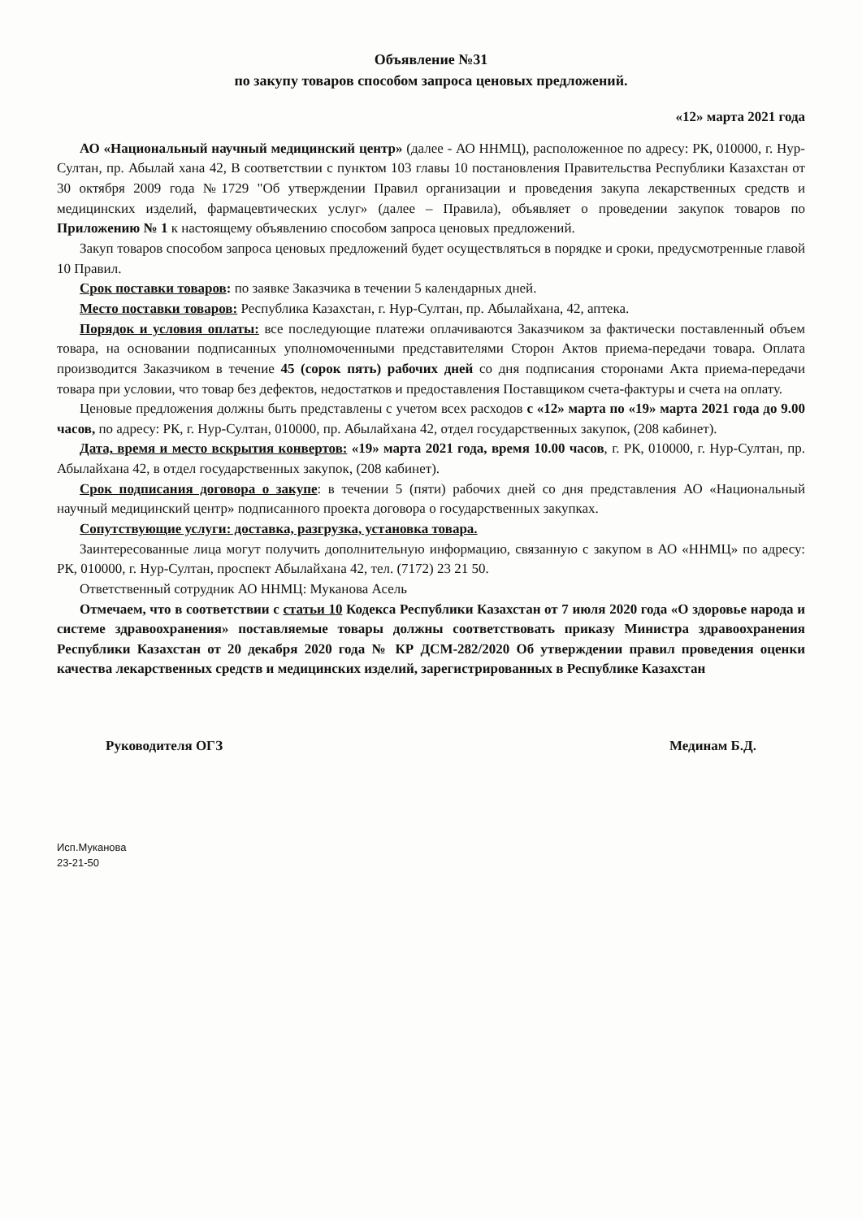Объявление №31
по закупу товаров способом запроса ценовых предложений.
«12» марта 2021 года
АО «Национальный научный медицинский центр» (далее - АО ННМЦ), расположенное по адресу: РК, 010000, г. Нур-Султан, пр. Абылай хана 42, В соответствии с пунктом 103 главы 10 постановления Правительства Республики Казахстан от 30 октября 2009 года №1729 "Об утверждении Правил организации и проведения закупа лекарственных средств и медицинских изделий, фармацевтических услуг» (далее – Правила), объявляет о проведении закупок товаров по Приложению № 1 к настоящему объявлению способом запроса ценовых предложений.
Закуп товаров способом запроса ценовых предложений будет осуществляться в порядке и сроки, предусмотренные главой 10 Правил.
Срок поставки товаров: по заявке Заказчика в течении 5 календарных дней.
Место поставки товаров: Республика Казахстан, г. Нур-Султан, пр. Абылайхана, 42, аптека.
Порядок и условия оплаты: все последующие платежи оплачиваются Заказчиком за фактически поставленный объем товара, на основании подписанных уполномоченными представителями Сторон Актов приема-передачи товара. Оплата производится Заказчиком в течение 45 (сорок пять) рабочих дней со дня подписания сторонами Акта приема-передачи товара при условии, что товар без дефектов, недостатков и предоставления Поставщиком счета-фактуры и счета на оплату.
Ценовые предложения должны быть представлены с учетом всех расходов с «12» марта по «19» марта 2021 года до 9.00 часов, по адресу: РК, г. Нур-Султан, 010000, пр. Абылайхана 42, отдел государственных закупок, (208 кабинет).
Дата, время и место вскрытия конвертов: «19» марта 2021 года, время 10.00 часов, г. РК, 010000, г. Нур-Султан, пр. Абылайхана 42, в отдел государственных закупок, (208 кабинет).
Срок подписания договора о закупе: в течении 5 (пяти) рабочих дней со дня представления АО «Национальный научный медицинский центр» подписанного проекта договора о государственных закупках.
Сопутствующие услуги: доставка, разгрузка, установка товара.
Заинтересованные лица могут получить дополнительную информацию, связанную с закупом в АО «ННМЦ» по адресу: РК, 010000, г. Нур-Султан, проспект Абылайхана 42, тел. (7172) 23 21 50.
Ответственный сотрудник АО ННМЦ: Муканова Асель
Отмечаем, что в соответствии с статьи 10 Кодекса Республики Казахстан от 7 июля 2020 года «О здоровье народа и системе здравоохранения» поставляемые товары должны соответствовать приказу Министра здравоохранения Республики Казахстан от 20 декабря 2020 года № КР ДСМ-282/2020 Об утверждении правил проведения оценки качества лекарственных средств и медицинских изделий, зарегистрированных в Республике Казахстан
Руководителя ОГЗ Мединам Б.Д.
Исп.Муканова
23-21-50